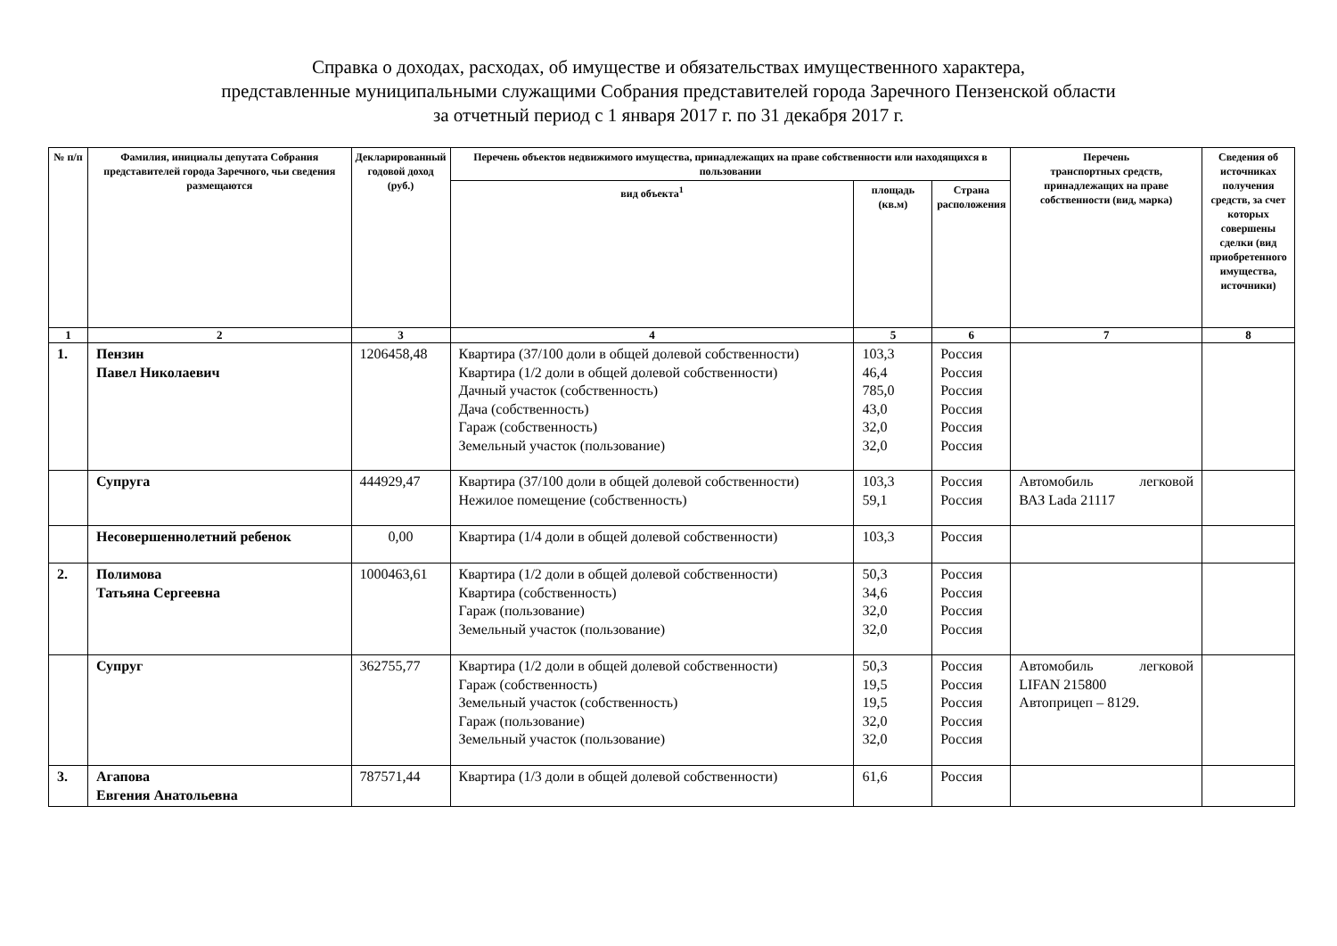Справка о доходах, расходах, об имуществе и обязательствах имущественного характера,
представленные муниципальными служащими Собрания представителей города Заречного Пензенской области
за отчетный период с 1 января 2017 г. по 31 декабря 2017 г.
| № п/п | Фамилия, инициалы депутата Собрания представителей города Заречного, чьи сведения размещаются | Декларированный годовой доход (руб.) | Перечень объектов недвижимого имущества, принадлежащих на праве собственности или находящихся в пользовании | | | Перечень транспортных средств, принадлежащих на праве собственности (вид, марка) | Сведения об источниках получения средств, за счет которых совершены сделки (вид приобретенного имущества, источники) |
| --- | --- | --- | --- | --- | --- | --- | --- |
| | | | вид объекта<sup>1</sup> | площадь (кв.м) | Страна расположения | | |
| 1 | 2 | 3 | 4 | 5 | 6 | 7 | 8 |
| 1. | Пензин Павел Николаевич | 1206458,48 | Квартира (37/100 доли в общей долевой собственности) Квартира (1/2 доли в общей долевой собственности) Дачный участок (собственность) Дача (собственность) Гараж (собственность) Земельный участок (пользование) | 103,3 46,4 785,0 43,0 32,0 32,0 | Россия Россия Россия Россия Россия Россия | | |
| | Супруга | 444929,47 | Квартира (37/100 доли в общей долевой собственности) Нежилое помещение (собственность) | 103,3 59,1 | Россия Россия | Автомобиль легковой ВАЗ Lada 21117 | |
| | Несовершеннолетний ребенок | 0,00 | Квартира (1/4 доли в общей долевой собственности) | 103,3 | Россия | | |
| 2. | Полимова Татьяна Сергеевна | 1000463,61 | Квартира (1/2 доли в общей долевой собственности) Квартира (собственность) Гараж (пользование) Земельный участок (пользование) | 50,3 34,6 32,0 32,0 | Россия Россия Россия Россия | | |
| | Супруг | 362755,77 | Квартира (1/2 доли в общей долевой собственности) Гараж (собственность) Земельный участок (собственность) Гараж (пользование) Земельный участок (пользование) | 50,3 19,5 19,5 32,0 32,0 | Россия Россия Россия Россия Россия | Автомобиль легковой LIFAN 215800 Автоприцеп – 8129. | |
| 3. | Агапова Евгения Анатольевна | 787571,44 | Квартира (1/3 доли в общей долевой собственности) | 61,6 | Россия | | |